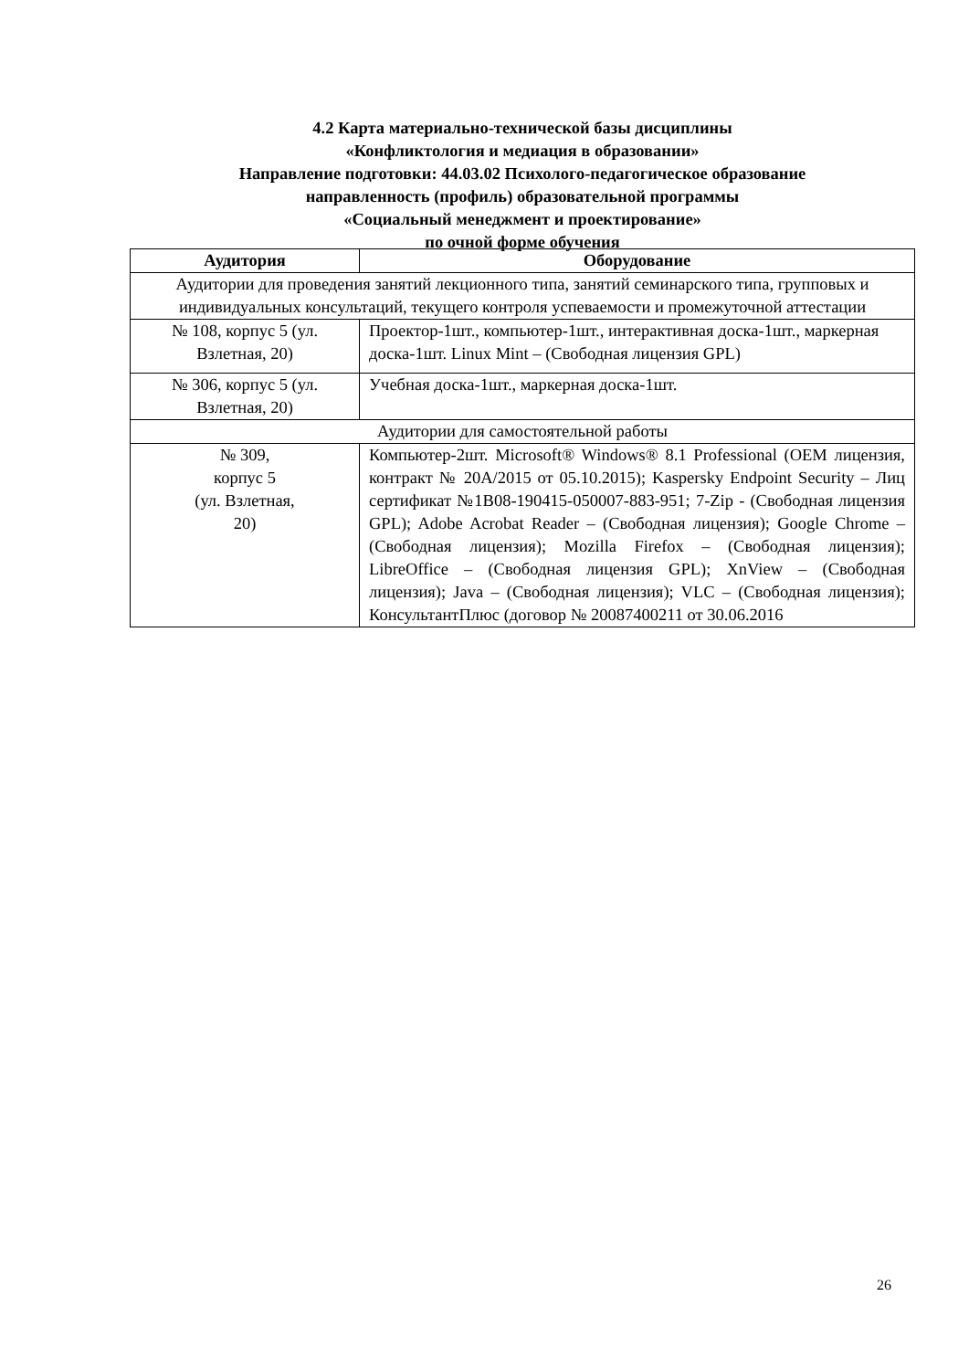4.2 Карта материально-технической базы дисциплины
«Конфликтология и медиация в образовании»
Направление подготовки: 44.03.02 Психолого-педагогическое образование
направленность (профиль) образовательной программы
«Социальный менеджмент и проектирование»
по очной форме обучения
| Аудитория | Оборудование |
| --- | --- |
| Аудитории для проведения занятий лекционного типа, занятий семинарского типа, групповых и индивидуальных консультаций, текущего контроля успеваемости и промежуточной аттестации | |
| № 108, корпус 5 (ул. Взлетная, 20) | Проектор-1шт., компьютер-1шт., интерактивная доска-1шт., маркерная доска-1шт. Linux Mint – (Свободная лицензия GPL) |
| № 306, корпус 5 (ул. Взлетная, 20) | Учебная доска-1шт., маркерная доска-1шт. |
| Аудитории для самостоятельной работы | |
| № 309, корпус 5 (ул. Взлетная, 20) | Компьютер-2шт. Microsoft® Windows® 8.1 Professional (OEM лицензия, контракт № 20А/2015 от 05.10.2015); Kaspersky Endpoint Security – Лиц сертификат №1B08-190415-050007-883-951; 7-Zip - (Свободная лицензия GPL); Adobe Acrobat Reader – (Свободная лицензия); Google Chrome – (Свободная лицензия); Mozilla Firefox – (Свободная лицензия); LibreOffice – (Свободная лицензия GPL); XnView – (Свободная лицензия); Java – (Свободная лицензия); VLC – (Свободная лицензия); КонсультантПлюс (договор № 20087400211 от 30.06.2016 |
26